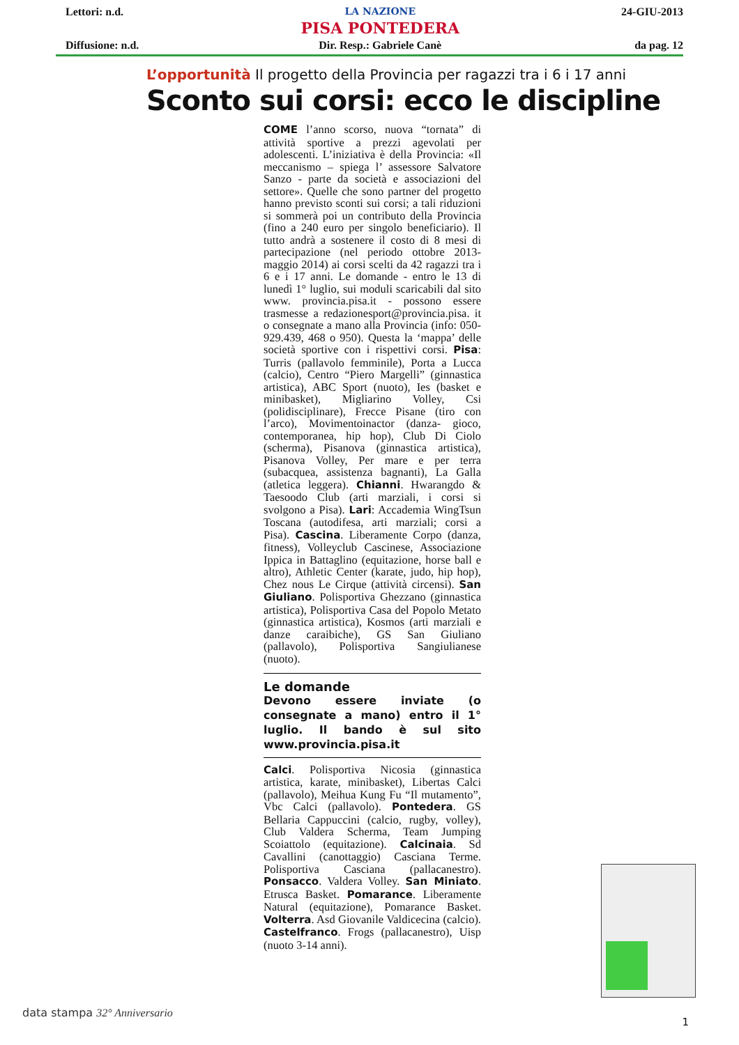Lettori: n.d.
Diffusione: n.d.
LA NAZIONE
PISA PONTEDERA
Dir. Resp.: Gabriele Canè
24-GIU-2013
da pag. 12
L’opportunità Il progetto della Provincia per ragazzi tra i 6 i 17 anni
Sconto sui corsi: ecco le discipline
COME l’anno scorso, nuova “tornata” di attività sportive a prezzi agevolati per adolescenti. L’iniziativa è della Provincia: «Il meccanismo – spiega l’ assessore Salvatore Sanzo - parte da società e associazioni del settore». Quelle che sono partner del progetto hanno previsto sconti sui corsi; a tali riduzioni si sommerà poi un contributo della Provincia (fino a 240 euro per singolo beneficiario). Il tutto andrà a sostenere il costo di 8 mesi di partecipazione (nel periodo ottobre 2013-maggio 2014) ai corsi scelti da 42 ragazzi tra i 6 e i 17 anni. Le domande - entro le 13 di lunedì 1° luglio, sui moduli scaricabili dal sito www. provincia.pisa.it - possono essere trasmesse a redazionesport@provincia.pisa. it o consegnate a mano alla Provincia (info: 050-929.439, 468 o 950). Questa la ‘mappa’ delle società sportive con i rispettivi corsi. Pisa: Turris (pallavolo femminile), Porta a Lucca (calcio), Centro “Piero Margelli” (ginnastica artistica), ABC Sport (nuoto), Ies (basket e minibasket), Migliarino Volley, Csi (polidisciplinare), Frecce Pisane (tiro con l’arco), Movimentoinactor (danza- gioco, contemporanea, hip hop), Club Di Ciolo (scherma), Pisanova (ginnastica artistica), Pisanova Volley, Per mare e per terra (subacquea, assistenza bagnanti), La Galla (atletica leggera). Chianni. Hwarangdo & Taesoodo Club (arti marziali, i corsi si svolgono a Pisa). Lari: Accademia WingTsun Toscana (autodifesa, arti marziali; corsi a Pisa). Cascina. Liberamente Corpo (danza, fitness), Volleyclub Cascinese, Associazione Ippica in Battaglino (equitazione, horse ball e altro), Athletic Center (karate, judo, hip hop), Chez nous Le Cirque (attività circensi). San Giuliano. Polisportiva Ghezzano (ginnastica artistica), Polisportiva Casa del Popolo Metato (ginnastica artistica), Kosmos (arti marziali e danze caraibiche), GS San Giuliano (pallavolo), Polisportiva Sangiulianese (nuoto).
Le domande
Devono essere inviate (o consegnate a mano) entro il 1° luglio. Il bando è sul sito www.provincia.pisa.it
Calci. Polisportiva Nicosia (ginnastica artistica, karate, minibasket), Libertas Calci (pallavolo), Meihua Kung Fu “Il mutamento”, Vbc Calci (pallavolo). Pontedera. GS Bellaria Cappuccini (calcio, rugby, volley), Club Valdera Scherma, Team Jumping Scoiattolo (equitazione). Calcinaia. Sd Cavallini (canottaggio) Casciana Terme. Polisportiva Casciana (pallacanestro). Ponsacco. Valdera Volley. San Miniato. Etrusca Basket. Pomarance. Liberamente Natural (equitazione), Pomarance Basket. Volterra. Asd Giovanile Valdicecina (calcio). Castelfranco. Frogs (pallacanestro), Uisp (nuoto 3-14 anni).
data stampa 32° Anniversario
1